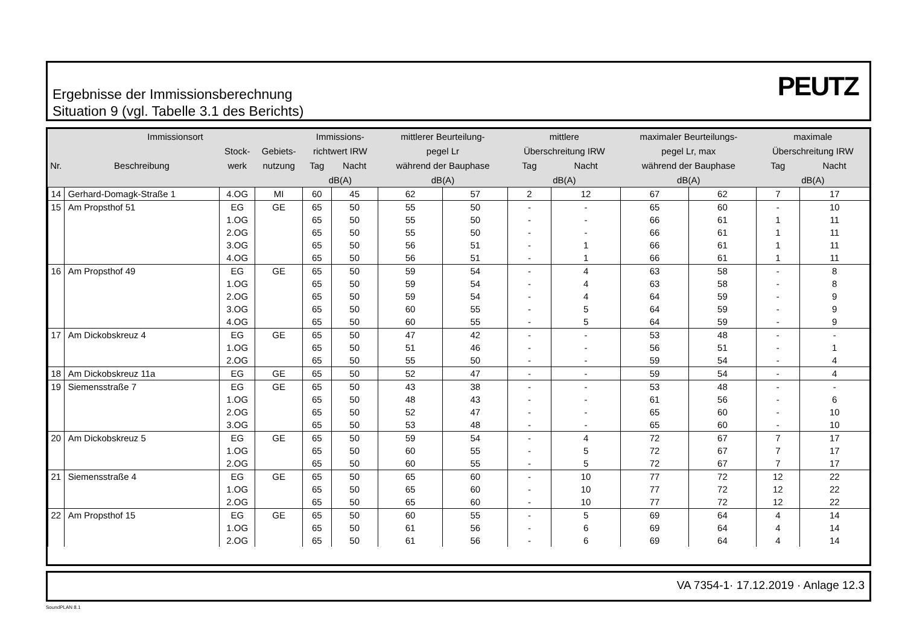Ergebnisse der Immissionsberechnung
Situation 9 (vgl. Tabelle 3.1 des Berichts)
PEUTZ
| Immissionsort | | | | Immissions- | | mittlerer Beurteilung- | | mittlere | | maximaler Beurteilungs- | | maximale | |
| --- | --- | --- | --- | --- | --- | --- | --- | --- | --- | --- | --- | --- | --- |
| | | Stock- | Gebiets- | richtwert IRW | | pegel Lr | | Überschreitung IRW | | pegel Lr, max | | Überschreitung IRW | |
| Nr. | Beschreibung | werk | nutzung | Tag | Nacht | während der Bauphase | | Tag | Nacht | während der Bauphase | | Tag | Nacht |
| | | | | dB(A) | | dB(A) | | dB(A) | | dB(A) | | dB(A) | |
| 14 | Gerhard-Domagk-Straße 1 | 4.OG | MI | 60 | 45 | 62 | 57 | 2 | 12 | 67 | 62 | 7 | 17 |
| 15 | Am Propsthof 51 | EG | GE | 65 | 50 | 55 | 50 | - | - | 65 | 60 | - | 10 |
| | | 1.OG | | 65 | 50 | 55 | 50 | - | - | 66 | 61 | 1 | 11 |
| | | 2.OG | | 65 | 50 | 55 | 50 | - | - | 66 | 61 | 1 | 11 |
| | | 3.OG | | 65 | 50 | 56 | 51 | - | 1 | 66 | 61 | 1 | 11 |
| | | 4.OG | | 65 | 50 | 56 | 51 | - | 1 | 66 | 61 | 1 | 11 |
| 16 | Am Propsthof 49 | EG | GE | 65 | 50 | 59 | 54 | - | 4 | 63 | 58 | - | 8 |
| | | 1.OG | | 65 | 50 | 59 | 54 | - | 4 | 63 | 58 | - | 8 |
| | | 2.OG | | 65 | 50 | 59 | 54 | - | 4 | 64 | 59 | - | 9 |
| | | 3.OG | | 65 | 50 | 60 | 55 | - | 5 | 64 | 59 | - | 9 |
| | | 4.OG | | 65 | 50 | 60 | 55 | - | 5 | 64 | 59 | - | 9 |
| 17 | Am Dickobskreuz 4 | EG | GE | 65 | 50 | 47 | 42 | - | - | 53 | 48 | - | - |
| | | 1.OG | | 65 | 50 | 51 | 46 | - | - | 56 | 51 | - | 1 |
| | | 2.OG | | 65 | 50 | 55 | 50 | - | - | 59 | 54 | - | 4 |
| 18 | Am Dickobskreuz 11a | EG | GE | 65 | 50 | 52 | 47 | - | - | 59 | 54 | - | 4 |
| 19 | Siemensstraße 7 | EG | GE | 65 | 50 | 43 | 38 | - | - | 53 | 48 | - | - |
| | | 1.OG | | 65 | 50 | 48 | 43 | - | - | 61 | 56 | - | 6 |
| | | 2.OG | | 65 | 50 | 52 | 47 | - | - | 65 | 60 | - | 10 |
| | | 3.OG | | 65 | 50 | 53 | 48 | - | - | 65 | 60 | - | 10 |
| 20 | Am Dickobskreuz 5 | EG | GE | 65 | 50 | 59 | 54 | - | 4 | 72 | 67 | 7 | 17 |
| | | 1.OG | | 65 | 50 | 60 | 55 | - | 5 | 72 | 67 | 7 | 17 |
| | | 2.OG | | 65 | 50 | 60 | 55 | - | 5 | 72 | 67 | 7 | 17 |
| 21 | Siemensstraße 4 | EG | GE | 65 | 50 | 65 | 60 | - | 10 | 77 | 72 | 12 | 22 |
| | | 1.OG | | 65 | 50 | 65 | 60 | - | 10 | 77 | 72 | 12 | 22 |
| | | 2.OG | | 65 | 50 | 65 | 60 | - | 10 | 77 | 72 | 12 | 22 |
| 22 | Am Propsthof 15 | EG | GE | 65 | 50 | 60 | 55 | - | 5 | 69 | 64 | 4 | 14 |
| | | 1.OG | | 65 | 50 | 61 | 56 | - | 6 | 69 | 64 | 4 | 14 |
| | | 2.OG | | 65 | 50 | 61 | 56 | - | 6 | 69 | 64 | 4 | 14 |
VA 7354-1· 17.12.2019 · Anlage 12.3
SoundPLAN 8.1